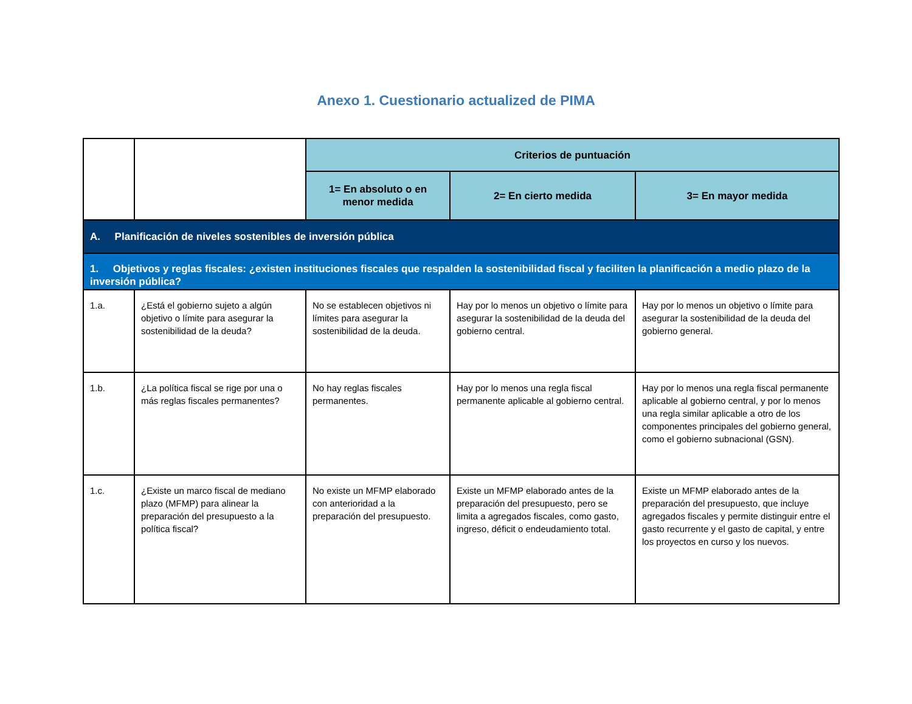Anexo 1. Cuestionario actualized de PIMA
| | | Criterios de puntuación | | |
| | | 1= En absoluto o en menor medida | 2= En cierto medida | 3= En mayor medida |
| A. Planificación de niveles sostenibles de inversión pública | | | | |
| 1. Objetivos y reglas fiscales: ¿existen instituciones fiscales que respalden la sostenibilidad fiscal y faciliten la planificación a medio plazo de la inversión pública? | | | | |
| 1.a. | ¿Está el gobierno sujeto a algún objetivo o límite para asegurar la sostenibilidad de la deuda? | No se establecen objetivos ni límites para asegurar la sostenibilidad de la deuda. | Hay por lo menos un objetivo o límite para asegurar la sostenibilidad de la deuda del gobierno central. | Hay por lo menos un objetivo o límite para asegurar la sostenibilidad de la deuda del gobierno general. |
| 1.b. | ¿La política fiscal se rige por una o más reglas fiscales permanentes? | No hay reglas fiscales permanentes. | Hay por lo menos una regla fiscal permanente aplicable al gobierno central. | Hay por lo menos una regla fiscal permanente aplicable al gobierno central, y por lo menos una regla similar aplicable a otro de los componentes principales del gobierno general, como el gobierno subnacional (GSN). |
| 1.c. | ¿Existe un marco fiscal de mediano plazo (MFMP) para alinear la preparación del presupuesto a la política fiscal? | No existe un MFMP elaborado con anterioridad a la preparación del presupuesto. | Existe un MFMP elaborado antes de la preparación del presupuesto, pero se limita a agregados fiscales, como gasto, ingreso, déficit o endeudamiento total. | Existe un MFMP elaborado antes de la preparación del presupuesto, que incluye agregados fiscales y permite distinguir entre el gasto recurrente y el gasto de capital, y entre los proyectos en curso y los nuevos. |